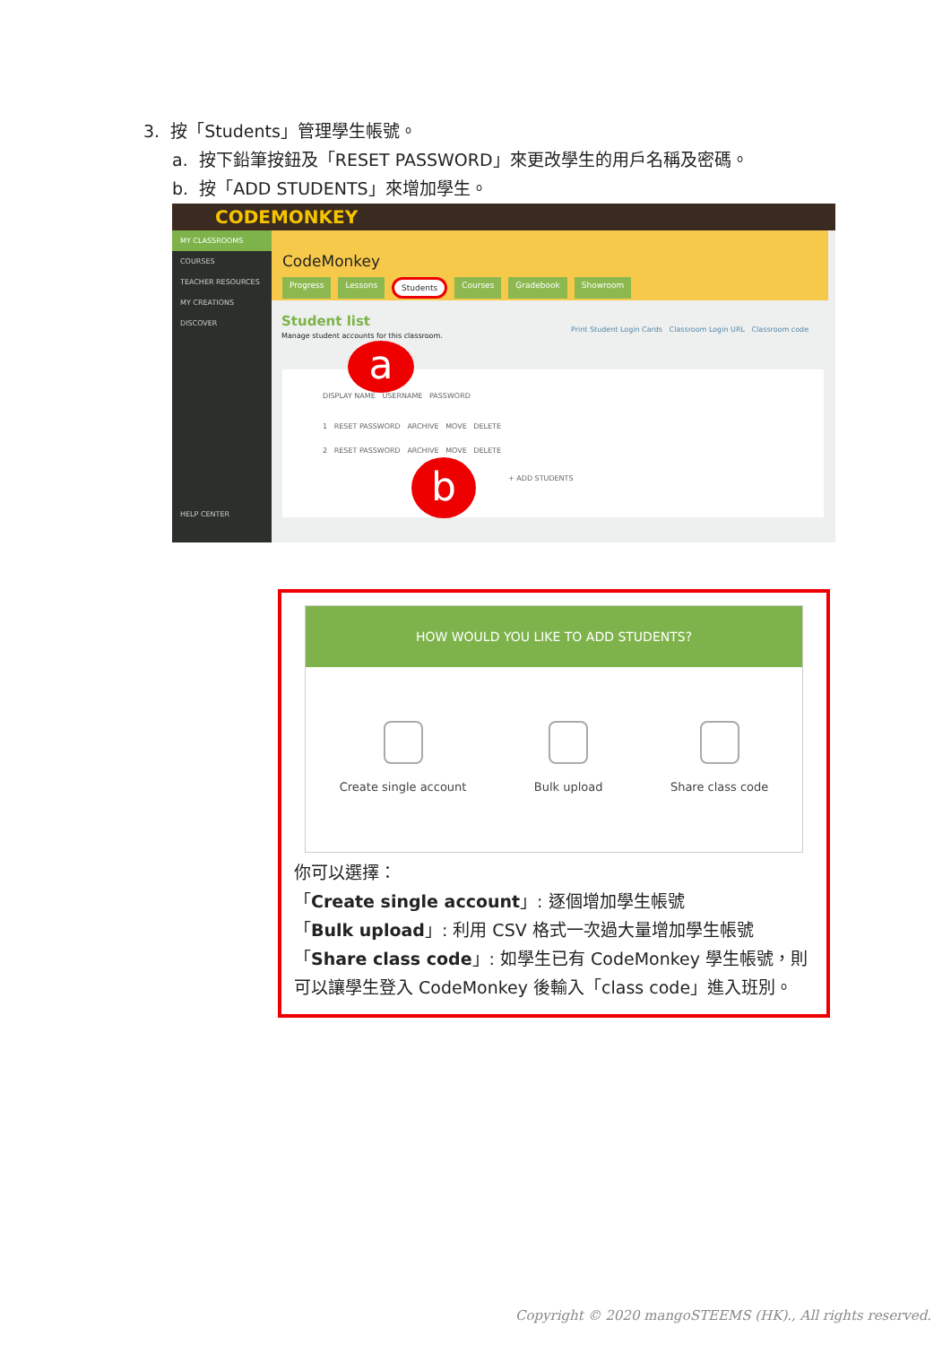3. 按「Students」管理學生帳號。
a. 按下鉛筆按鈕及「RESET PASSWORD」來更改學生的用戶名稱及密碼。
b. 按「ADD STUDENTS」來增加學生。
CODEMONKEY
MY CLASSROOMS
COURSES
TEACHER RESOURCES
MY CREATIONS
DISCOVER
HELP CENTER
CodeMonkey
Progress Lessons Students Courses Gradebook Showroom
Student list
Manage student accounts for this classroom.
Print Student Login Cards Classroom Login URL Classroom code
DISPLAY NAME USERNAME PASSWORD
1 RESET PASSWORD ARCHIVE MOVE DELETE
2 RESET PASSWORD ARCHIVE MOVE DELETE
+ ADD STUDENTS
a
b
HOW WOULD YOU LIKE TO ADD STUDENTS?
Create single account Bulk upload Share class code
你可以選擇：
「Create single account」: 逐個增加學生帳號
「Bulk upload」: 利用 CSV 格式一次過大量增加學生帳號
「Share class code」: 如學生已有 CodeMonkey 學生帳號，則可以讓學生登入 CodeMonkey 後輸入「class code」進入班別。
Copyright © 2020 mangoSTEEMS (HK)., All rights reserved.